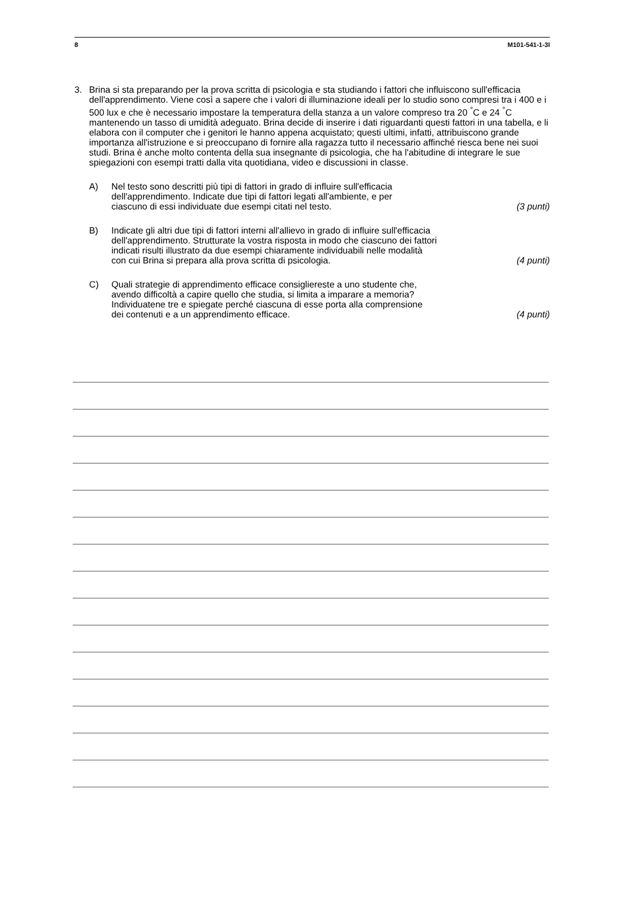8 M101-541-1-3I
3. Brina si sta preparando per la prova scritta di psicologia e sta studiando i fattori che influiscono sull'efficacia dell'apprendimento. Viene così a sapere che i valori di illuminazione ideali per lo studio sono compresi tra i 400 e i 500 lux e che è necessario impostare la temperatura della stanza a un valore compreso tra 20 <sup>°</sup>C e 24 <sup>°</sup>C mantenendo un tasso di umidità adeguato. Brina decide di inserire i dati riguardanti questi fattori in una tabella, e li elabora con il computer che i genitori le hanno appena acquistato; questi ultimi, infatti, attribuiscono grande importanza all'istruzione e si preoccupano di fornire alla ragazza tutto il necessario affinché riesca bene nei suoi studi. Brina è anche molto contenta della sua insegnante di psicologia, che ha l'abitudine di integrare le sue spiegazioni con esempi tratti dalla vita quotidiana, video e discussioni in classe.
A) Nel testo sono descritti più tipi di fattori in grado di influire sull'efficacia
dell'apprendimento. Indicate due tipi di fattori legati all'ambiente, e per
ciascuno di essi individuate due esempi citati nel testo.
(3 punti)
B) Indicate gli altri due tipi di fattori interni all'allievo in grado di influire sull'efficacia
dell'apprendimento. Strutturate la vostra risposta in modo che ciascuno dei fattori
indicati risulti illustrato da due esempi chiaramente individuabili nelle modalità
con cui Brina si prepara alla prova scritta di psicologia.
(4 punti)
C) Quali strategie di apprendimento efficace consigliereste a uno studente che,
avendo difficoltà a capire quello che studia, si limita a imparare a memoria?
Individuatene tre e spiegate perché ciascuna di esse porta alla comprensione
dei contenuti e a un apprendimento efficace.
(4 punti)